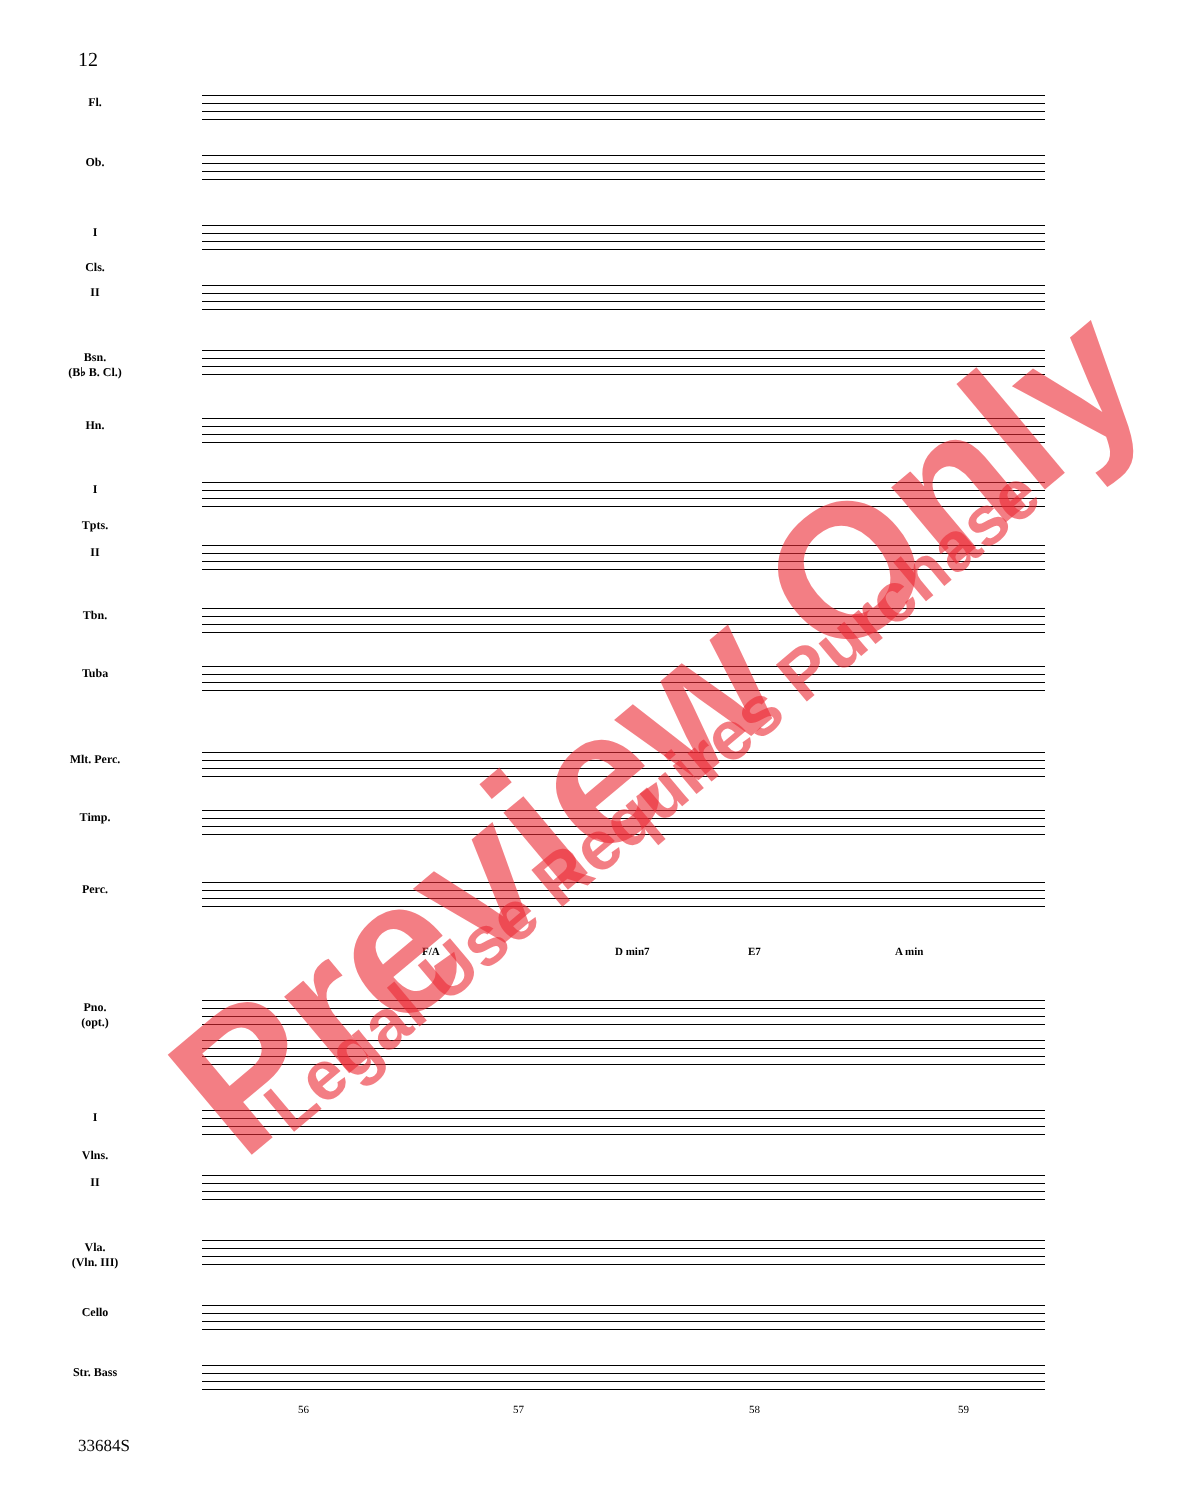12
Fl.
Ob.
I
Cls.
II
Bsn.
(B♭ B. Cl.)
Hn.
I
Tpts.
II
Tbn.
Tuba
Mlt. Perc.
Timp.
Perc.
F/A D min7 E7 A min
Pno.
(opt.)
I
Vlns.
II
Vla.
(Vln. III)
Cello
Str. Bass
56 57 58 59
33684S
Preview Only Legal Use Requires Purchase